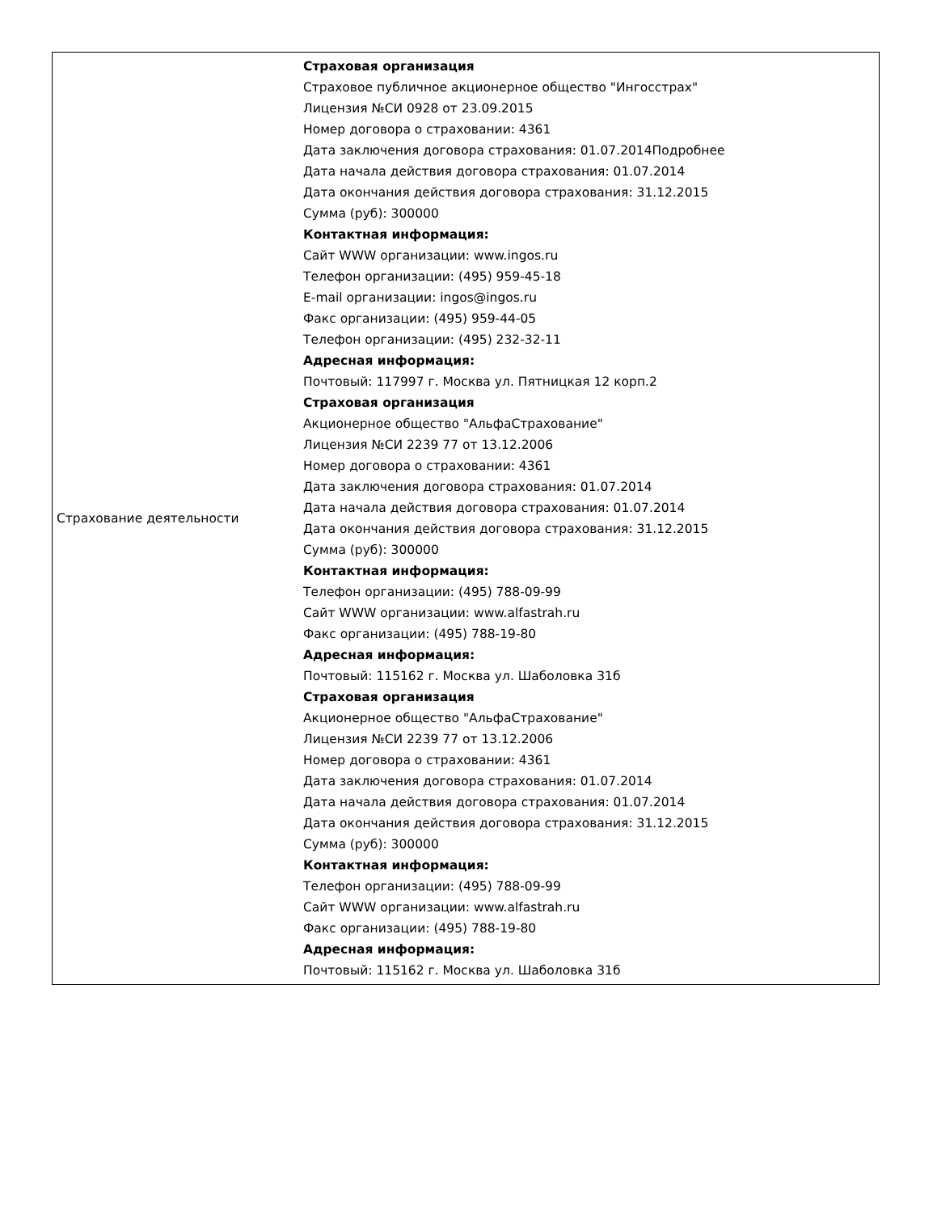| Страхование деятельности | Страховая организация Страховое публичное акционерное общество "Ингосстрах" Лицензия №СИ 0928 от 23.09.2015 Номер договора о страховании: 4361 Дата заключения договора страхования: 01.07.2014Подробнее Дата начала действия договора страхования: 01.07.2014 Дата окончания действия договора страхования: 31.12.2015 Сумма (руб): 300000 Контактная информация: Сайт WWW организации: www.ingos.ru Телефон организации: (495) 959-45-18 E-mail организации: ingos@ingos.ru Факс организации: (495) 959-44-05 Телефон организации: (495) 232-32-11 Адресная информация: Почтовый: 117997 г. Москва ул. Пятницкая 12 корп.2 Страховая организация Акционерное общество "АльфаСтрахование" Лицензия №СИ 2239 77 от 13.12.2006 Номер договора о страховании: 4361 Дата заключения договора страхования: 01.07.2014 Дата начала действия договора страхования: 01.07.2014 Дата окончания действия договора страхования: 31.12.2015 Сумма (руб): 300000 Контактная информация: Телефон организации: (495) 788-09-99 Сайт WWW организации: www.alfastrah.ru Факс организации: (495) 788-19-80 Адресная информация: Почтовый: 115162 г. Москва ул. Шаболовка 31б Страховая организация Акционерное общество "АльфаСтрахование" Лицензия №СИ 2239 77 от 13.12.2006 Номер договора о страховании: 4361 Дата заключения договора страхования: 01.07.2014 Дата начала действия договора страхования: 01.07.2014 Дата окончания действия договора страхования: 31.12.2015 Сумма (руб): 300000 Контактная информация: Телефон организации: (495) 788-09-99 Сайт WWW организации: www.alfastrah.ru Факс организации: (495) 788-19-80 Адресная информация: Почтовый: 115162 г. Москва ул. Шаболовка 31б |